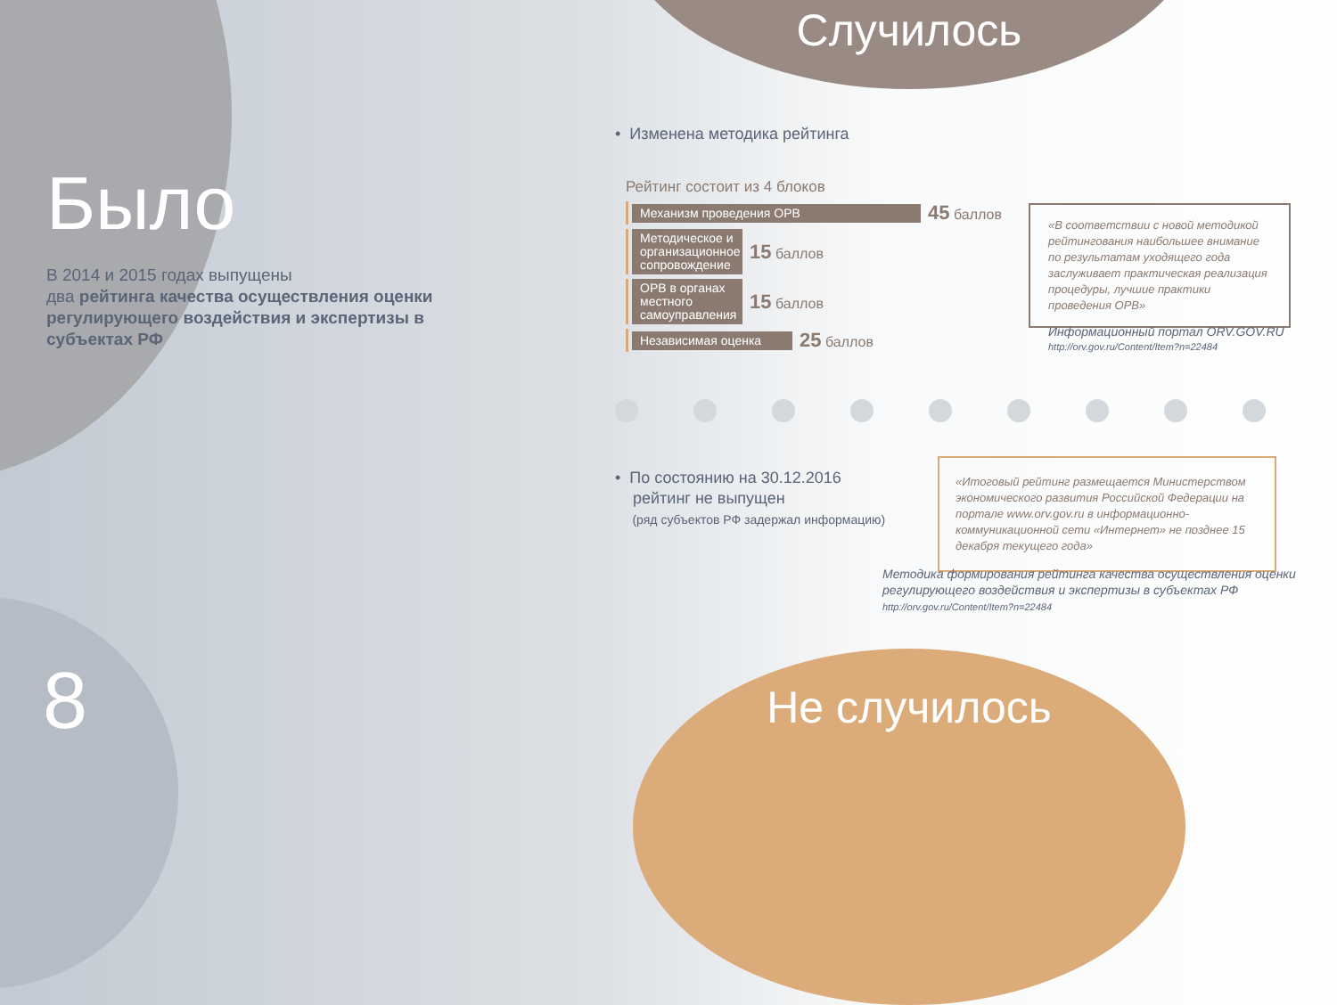Было
В 2014 и 2015 годах выпущены
два рейтинга качества осуществления оценки регулирующего воздействия и экспертизы в субъектах РФ
8
Случилось
• Изменена методика рейтинга
Рейтинг состоит из 4 блоков
Механизм проведения ОРВ 45 баллов
Методическое и организационное сопровождение 15 баллов
ОРВ в органах местного самоуправления 15 баллов
Независимая оценка 25 баллов
«В соответствии с новой методикой рейтингования наибольшее внимание по результатам уходящего года заслуживает практическая реализация процедуры, лучшие практики проведения ОРВ»
Информационный портал ORV.GOV.RU
http://orv.gov.ru/Content/Item?n=22484
• По состоянию на 30.12.2016
рейтинг не выпущен
(ряд субъектов РФ задержал информацию)
«Итоговый рейтинг размещается Министерством экономического развития Российской Федерации на портале www.orv.gov.ru в информационно-коммуникационной сети «Интернет» не позднее 15 декабря текущего года»
Методика формирования рейтинга качества осуществления оценки регулирующего воздействия и экспертизы в субъектах РФ
http://orv.gov.ru/Content/Item?n=22484
Не случилось